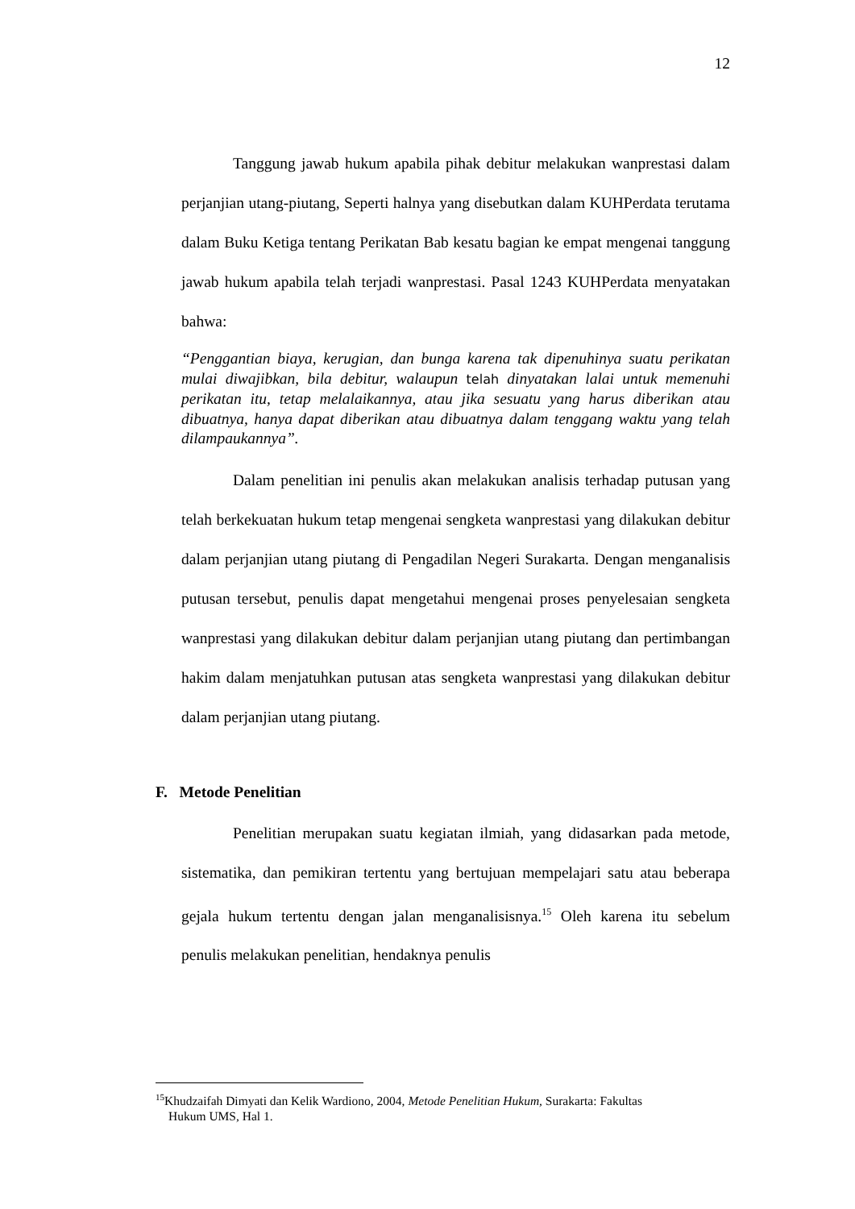12
Tanggung jawab hukum apabila pihak debitur melakukan wanprestasi dalam perjanjian utang-piutang, Seperti halnya yang disebutkan dalam KUHPerdata terutama dalam Buku Ketiga tentang Perikatan Bab kesatu bagian ke empat mengenai tanggung jawab hukum apabila telah terjadi wanprestasi. Pasal 1243 KUHPerdata menyatakan bahwa:
“Penggantian biaya, kerugian, dan bunga karena tak dipenuhinya suatu perikatan mulai diwajibkan, bila debitur, walaupun telah dinyatakan lalai untuk memenuhi perikatan itu, tetap melalaikannya, atau jika sesuatu yang harus diberikan atau dibuatnya, hanya dapat diberikan atau dibuatnya dalam tenggang waktu yang telah dilampaukannya”.
Dalam penelitian ini penulis akan melakukan analisis terhadap putusan yang telah berkekuatan hukum tetap mengenai sengketa wanprestasi yang dilakukan debitur dalam perjanjian utang piutang di Pengadilan Negeri Surakarta. Dengan menganalisis putusan tersebut, penulis dapat mengetahui mengenai proses penyelesaian sengketa wanprestasi yang dilakukan debitur dalam perjanjian utang piutang dan pertimbangan hakim dalam menjatuhkan putusan atas sengketa wanprestasi yang dilakukan debitur dalam perjanjian utang piutang.
F. Metode Penelitian
Penelitian merupakan suatu kegiatan ilmiah, yang didasarkan pada metode, sistematika, dan pemikiran tertentu yang bertujuan mempelajari satu atau beberapa gejala hukum tertentu dengan jalan menganalisisnya.<sup>15</sup> Oleh karena itu sebelum penulis melakukan penelitian, hendaknya penulis
<sup>15</sup> Khudzaifah Dimyati dan Kelik Wardiono, 2004, Metode Penelitian Hukum, Surakarta: Fakultas
Hukum UMS, Hal 1.